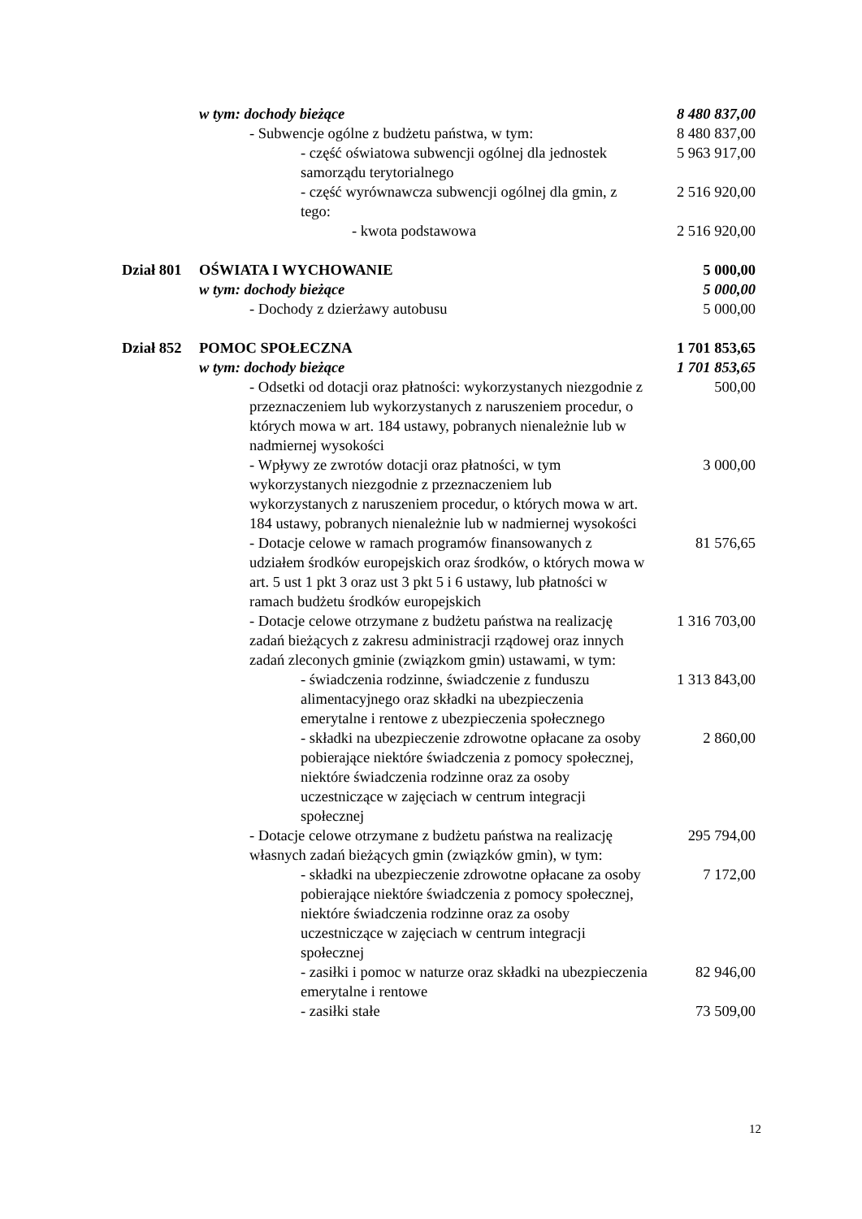| | w tym: dochody bieżące | 8 480 837,00 |
| | - Subwencje ogólne z budżetu państwa, w tym: | 8 480 837,00 |
| | - część oświatowa subwencji ogólnej dla jednostek samorządu terytorialnego | 5 963 917,00 |
| | - część wyrównawcza subwencji ogólnej dla gmin, z tego: | 2 516 920,00 |
| | - kwota podstawowa | 2 516 920,00 |
| Dział 801 | OŚWIATA I WYCHOWANIE | 5 000,00 |
| | w tym: dochody bieżące | 5 000,00 |
| | - Dochody z dzierżawy autobusu | 5 000,00 |
| Dział 852 | POMOC SPOŁECZNA | 1 701 853,65 |
| | w tym: dochody bieżące | 1 701 853,65 |
| | - Odsetki od dotacji oraz płatności: wykorzystanych niezgodnie z przeznaczeniem lub wykorzystanych z naruszeniem procedur, o których mowa w art. 184 ustawy, pobranych nienależnie lub w nadmiernej wysokości | 500,00 |
| | - Wpływy ze zwrotów dotacji oraz płatności, w tym wykorzystanych niezgodnie z przeznaczeniem lub wykorzystanych z naruszeniem procedur, o których mowa w art. 184 ustawy, pobranych nienależnie lub w nadmiernej wysokości | 3 000,00 |
| | - Dotacje celowe w ramach programów finansowanych z udziałem środków europejskich oraz środków, o których mowa w art. 5 ust 1 pkt 3 oraz ust 3 pkt 5 i 6 ustawy, lub płatności w ramach budżetu środków europejskich | 81 576,65 |
| | - Dotacje celowe otrzymane z budżetu państwa na realizację zadań bieżących z zakresu administracji rządowej oraz innych zadań zleconych gminie (związkom gmin) ustawami, w tym: | 1 316 703,00 |
| | - świadczenia rodzinne, świadczenie z funduszu alimentacyjnego oraz składki na ubezpieczenia emerytalne i rentowe z ubezpieczenia społecznego | 1 313 843,00 |
| | - składki na ubezpieczenie zdrowotne opłacane za osoby pobierające niektóre świadczenia z pomocy społecznej, niektóre świadczenia rodzinne oraz za osoby uczestniczące w zajęciach w centrum integracji społecznej | 2 860,00 |
| | - Dotacje celowe otrzymane z budżetu państwa na realizację własnych zadań bieżących gmin (związków gmin), w tym: | 295 794,00 |
| | - składki na ubezpieczenie zdrowotne opłacane za osoby pobierające niektóre świadczenia z pomocy społecznej, niektóre świadczenia rodzinne oraz za osoby uczestniczące w zajęciach w centrum integracji społecznej | 7 172,00 |
| | - zasiłki i pomoc w naturze oraz składki na ubezpieczenia emerytalne i rentowe | 82 946,00 |
| | - zasiłki stałe | 73 509,00 |
12